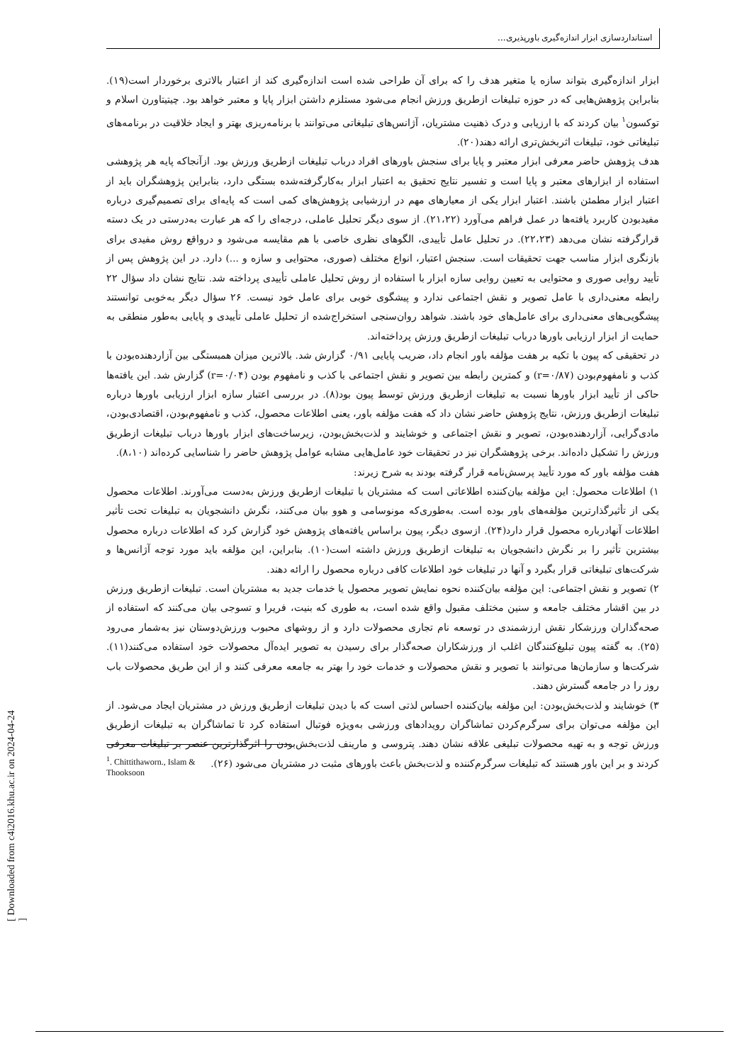استانداردسازی ابزار اندازه‌گیری باورپذیری...
ابزار اندازه‌گیری بتواند سازه یا متغیر هدف را که برای آن طراحی شده است اندازه‌گیری کند از اعتبار بالاتری برخوردار است(۱۹). بنابراین پژوهش‌هایی که در حوزه تبلیغات ازطریق ورزش انجام می‌شود مستلزم داشتن ابزار پایا و معتبر خواهد بود. چیتیتاورن اسلام و توکسون<sup>۱</sup> بیان کردند که با ارزیابی و درک ذهنیت مشتریان، آژانس‌های تبلیغاتی می‌توانند با برنامه‌ریزی بهتر و ایجاد خلاقیت در برنامه‌های تبلیغاتی خود، تبلیغات اثربخش‌تری ارائه دهند(۲۰).
هدف پژوهش حاضر معرفی ابزار معتبر و پایا برای سنجش باورهای افراد درباب تبلیغات ازطریق ورزش بود. ازآنجاکه پایه هر پژوهشی استفاده از ابزارهای معتبر و پایا است و تفسیر نتایج تحقیق به اعتبار ابزار به‌کارگرفته‌شده بستگی دارد، بنابراین پژوهشگران باید از اعتبار ابزار مطمئن باشند. اعتبار ابزار یکی از معیارهای مهم در ارزشیابی پژوهش‌های کمی است که پایه‌ای برای تصمیم‌گیری درباره مفیدبودن کاربرد یافته‌ها در عمل فراهم می‌آورد (۲۱،۲۲). از سوی دیگر تحلیل عاملی، درجه‌ای را که هر عبارت به‌درستی در یک دسته قرارگرفته نشان می‌دهد (۲۲،۲۳). در تحلیل عامل تأییدی، الگوهای نظری خاصی با هم مقایسه می‌شود و درواقع روش مفیدی برای بازنگری ابزار مناسب جهت تحقیقات است. سنجش اعتبار، انواع مختلف (صوری، محتوایی و سازه و ...) دارد. در این پژوهش پس از تأیید روایی صوری و محتوایی به تعیین روایی سازه ابزار با استفاده از روش تحلیل عاملی تأییدی پرداخته شد. نتایج نشان داد سؤال ۲۲ رابطه معنی‌داری با عامل تصویر و نقش اجتماعی ندارد و پیشگوی خوبی برای عامل خود نیست. ۲۶ سؤال دیگر به‌خوبی توانستند پیشگویی‌های معنی‌داری برای عامل‌های خود باشند. شواهد روان‌سنجی استخراج‌شده از تحلیل عاملی تأییدی و پایایی به‌طور منطقی به حمایت از ابزار ارزیابی باورها درباب تبلیغات ازطریق ورزش پرداخته‌اند.
در تحقیقی که پیون با تکیه بر هفت مؤلفه باور انجام داد، ضریب پایایی ۰/۹۱ گزارش شد. بالاترین میزان همبستگی بین آزاردهنده‌بودن با کذب و نامفهوم‌بودن (r=۰/۸۷) و کمترین رابطه بین تصویر و نقش اجتماعی با کذب و نامفهوم بودن (r=۰/۰۴) گزارش شد. این یافته‌ها حاکی از تأیید ابزار باورها نسبت به تبلیغات ازطریق ورزش توسط پیون بود(۸). در بررسی اعتبار سازه ابزار ارزیابی باورها درباره تبلیغات ازطریق ورزش، نتایج پژوهش حاضر نشان داد که هفت مؤلفه باور، یعنی اطلاعات محصول، کذب و نامفهوم‌بودن، اقتصادی‌بودن، مادی‌گرایی، آزاردهنده‌بودن، تصویر و نقش اجتماعی و خوشایند و لذت‌بخش‌بودن، زیرساخت‌های ابزار باورها درباب تبلیغات ازطریق ورزش را تشکیل داده‌اند. برخی پژوهشگران نیز در تحقیقات خود عامل‌هایی مشابه عوامل پژوهش حاضر را شناسایی کرده‌اند (۸،۱۰).
هفت مؤلفه باور که مورد تأیید پرسش‌نامه قرار گرفته بودند به شرح زیرند:
۱) اطلاعات محصول: این مؤلفه بیان‌کننده اطلاعاتی است که مشتریان با تبلیغات ازطریق ورزش به‌دست می‌آورند. اطلاعات محصول یکی از تأثیرگذارترین مؤلفه‌های باور بوده است. به‌طوری‌که مونوسامی و هوو بیان می‌کنند، نگرش دانشجویان به تبلیغات تحت تأثیر اطلاعات آنهادرباره محصول قرار دارد(۲۴). ازسوی دیگر، پیون براساس یافته‌های پژوهش خود گزارش کرد که اطلاعات درباره محصول بیشترین تأثیر را بر نگرش دانشجویان به تبلیغات ازطریق ورزش داشته است(۱۰). بنابراین، این مؤلفه باید مورد توجه آژانس‌ها و شرکت‌های تبلیغاتی قرار بگیرد و آنها در تبلیغات خود اطلاعات کافی درباره محصول را ارائه دهند.
۲) تصویر و نقش اجتماعی: این مؤلفه بیان‌کننده نحوه نمایش تصویر محصول یا خدمات جدید به مشتریان است. تبلیغات ازطریق ورزش در بین اقشار مختلف جامعه و سنین مختلف مقبول واقع شده است، به طوری که بنیت، فریرا و تسوجی بیان می‌کنند که استفاده از صحه‌گذاران ورزشکار نقش ارزشمندی در توسعه نام تجاری محصولات دارد و از روشهای محبوب ورزش‌دوستان نیز به‌شمار می‌رود (۲۵). به گفته پیون تبلیغ‌کنندگان اغلب از ورزشکاران صحه‌گذار برای رسیدن به تصویر ایده‌آل محصولات خود استفاده می‌کنند(۱۱). شرکت‌ها و سازمان‌ها می‌توانند با تصویر و نقش محصولات و خدمات خود را بهتر به جامعه معرفی کنند و از این طریق محصولات باب روز را در جامعه گسترش دهند.
۳) خوشایند و لذت‌بخش‌بودن: این مؤلفه بیان‌کننده احساس لذتی است که با دیدن تبلیغات ازطریق ورزش در مشتریان ایجاد می‌شود. از این مؤلفه می‌توان برای سرگرم‌کردن تماشاگران رویدادهای ورزشی به‌ویژه فوتبال استفاده کرد تا تماشاگران به تبلیغات ازطریق ورزش توجه و به تهیه محصولات تبلیغی علاقه نشان دهند. پتروسی و مارینف لذت‌بخش‌بودن را اثرگذارترین عنصر بر تبلیغات معرفی کردند و بر این باور هستند که تبلیغات سرگرم‌کننده و لذت‌بخش باعث باورهای مثبت در مشتریان می‌شود (۲۶).
<sup>1</sup>. Chittithaworn., Islam &
Thooksoon
[ Downloaded from c4i2016.khu.ac.ir on 2024-04-24 ]